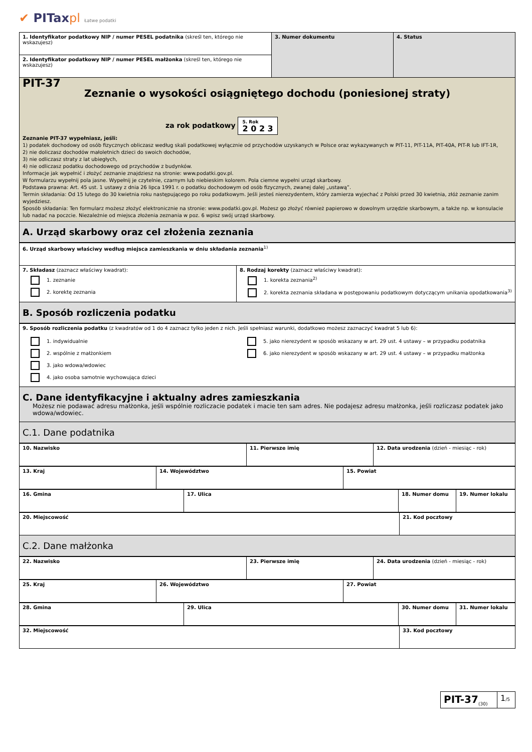✔ PITaxpl Łatwe podatki
| 1. Identyfikator podatkowy NIP / numer PESEL podatnika (skreśl ten, którego nie wskazujesz) | 3. Numer dokumentu | 4. Status |
| 2. Identyfikator podatkowy NIP / numer PESEL małżonka (skreśl ten, którego nie wskazujesz) | | |
PIT-37
Zeznanie o wysokości osiągniętego dochodu (poniesionej straty)
za rok podatkowy 5. Rok
2 0 2 3
Zeznanie PIT-37 wypełniasz, jeśli:
1) podatek dochodowy od osób fizycznych obliczasz według skali podatkowej wyłącznie od przychodów uzyskanych w Polsce oraz wykazywanych w PIT-11, PIT-11A, PIT-40A, PIT-R lub IFT-1R,
2) nie doliczasz dochodów małoletnich dzieci do swoich dochodów,
3) nie odliczasz straty z lat ubiegłych,
4) nie odliczasz podatku dochodowego od przychodów z budynków.
Informacje jak wypełnić i złożyć zeznanie znajdziesz na stronie: www.podatki.gov.pl.
W formularzu wypełnij pola jasne. Wypełnij je czytelnie, czarnym lub niebieskim kolorem. Pola ciemne wypełni urząd skarbowy.
Podstawa prawna: Art. 45 ust. 1 ustawy z dnia 26 lipca 1991 r. o podatku dochodowym od osób fizycznych, zwanej dalej „ustawą”.
Termin składania: Od 15 lutego do 30 kwietnia roku następującego po roku podatkowym. Jeśli jesteś nierezydentem, który zamierza wyjechać z Polski przed 30 kwietnia, złóż zeznanie zanim wyjedziesz.
Sposób składania: Ten formularz możesz złożyć elektronicznie na stronie: www.podatki.gov.pl. Możesz go złożyć również papierowo w dowolnym urzędzie skarbowym, a także np. w konsulacie lub nadać na poczcie. Niezależnie od miejsca złożenia zeznania w poz. 6 wpisz swój urząd skarbowy.
A. Urząd skarbowy oraz cel złożenia zeznania
| 6. Urząd skarbowy właściwy według miejsca zamieszkania w dniu składania zeznania<sup>1)</sup> | |
| 7. Składasz (zaznacz właściwy kwadrat): 1. zeznanie 2. korektę zeznania | 8. Rodzaj korekty (zaznacz właściwy kwadrat): 1. korekta zeznania<sup>2)</sup> 2. korekta zeznania składana w postępowaniu podatkowym dotyczącym unikania opodatkowania<sup>3)</sup> |
B. Sposób rozliczenia podatku
| 9. Sposób rozliczenia podatku (z kwadratów od 1 do 4 zaznacz tylko jeden z nich. Jeśli spełniasz warunki, dodatkowo możesz zaznaczyć kwadrat 5 lub 6): | |
| 1. indywidualnie 2. wspólnie z małżonkiem 3. jako wdowa/wdowiec 4. jako osoba samotnie wychowująca dzieci | 5. jako nierezydent w sposób wskazany w art. 29 ust. 4 ustawy – w przypadku podatnika 6. jako nierezydent w sposób wskazany w art. 29 ust. 4 ustawy – w przypadku małżonka |
C. Dane identyfikacyjne i aktualny adres zamieszkania
Możesz nie podawać adresu małżonka, jeśli wspólnie rozliczacie podatek i macie ten sam adres. Nie podajesz adresu małżonka, jeśli rozliczasz podatek jako wdowa/wdowiec.
C.1. Dane podatnika
| 10. Nazwisko | 11. Pierwsze imię | 12. Data urodzenia (dzień - miesiąc - rok) |
| 13. Kraj | 14. Województwo | 15. Powiat |
| 16. Gmina | 17. Ulica | 18. Numer domu | 19. Numer lokalu |
| 20. Miejscowość | 21. Kod pocztowy |
C.2. Dane małżonka
| 22. Nazwisko | 23. Pierwsze imię | 24. Data urodzenia (dzień - miesiąc - rok) |
| 25. Kraj | 26. Województwo | 27. Powiat |
| 28. Gmina | 29. Ulica | 30. Numer domu | 31. Numer lokalu |
| 32. Miejscowość | 33. Kod pocztowy |
| PIT-37<sub>(30)</sub> | 1 /5 |